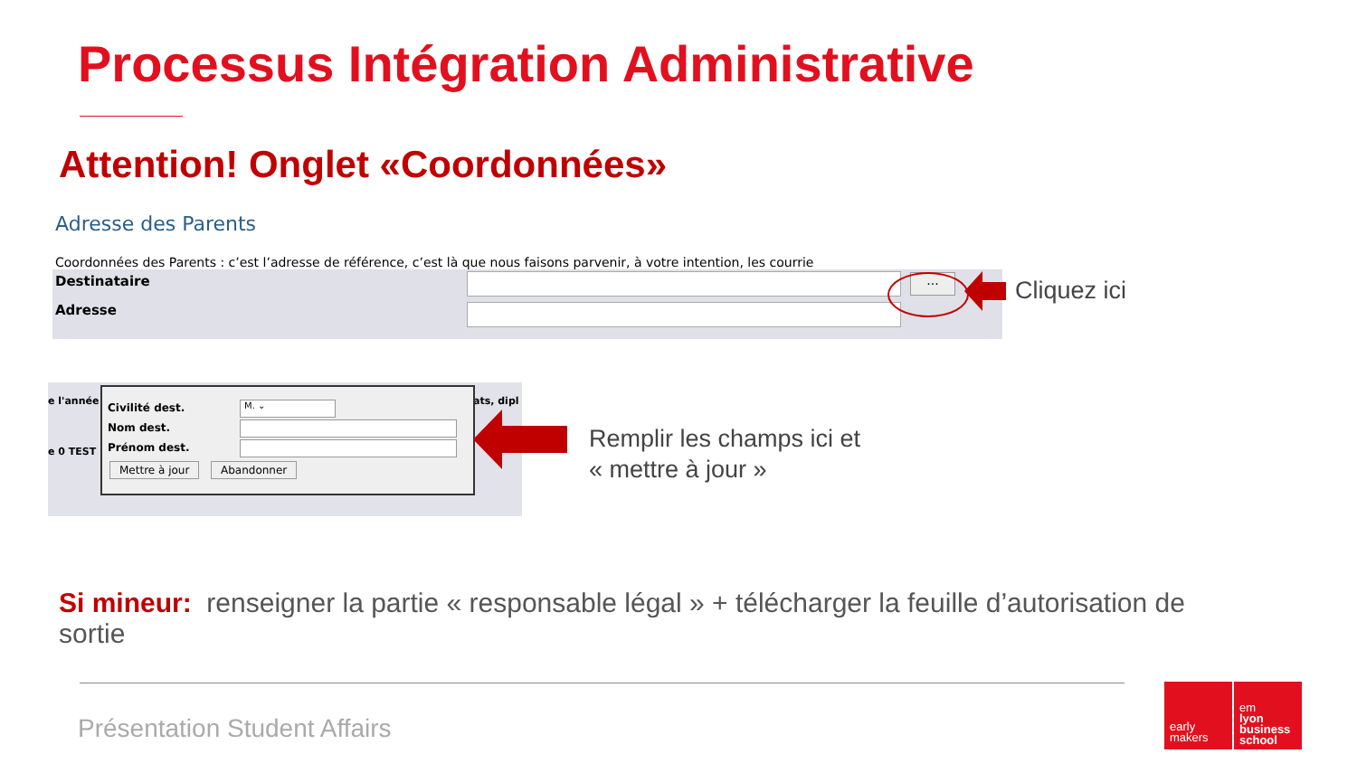Processus Intégration Administrative
Attention! Onglet «Coordonnées»
Adresse des Parents
Coordonnées des Parents : c’est l’adresse de référence, c’est là que nous faisons parvenir, à votre intention, les courrie
Destinataire
...
Adresse
Cliquez ici
e l'année
e 0 TEST
ats, dipl
Civilité dest. M. ⌄
Nom dest.
Prénom dest.
Mettre à jour Abandonner
Remplir les champs ici et
« mettre à jour »
Si mineur: renseigner la partie « responsable légal » + télécharger la feuille d’autorisation de sortie
Présentation Student Affairs
early
makers
em
lyon
business
school